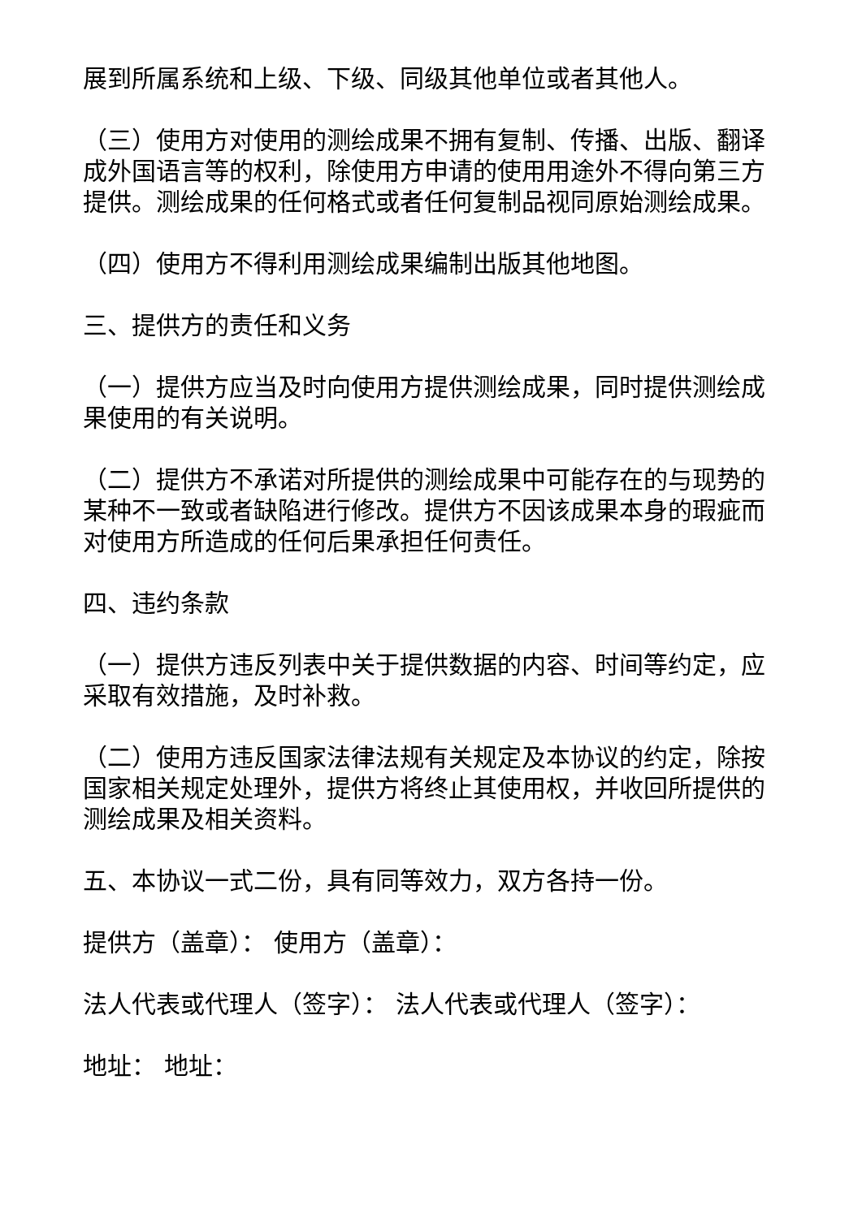展到所属系统和上级、下级、同级其他单位或者其他人。
（三）使用方对使用的测绘成果不拥有复制、传播、出版、翻译成外国语言等的权利，除使用方申请的使用用途外不得向第三方提供。测绘成果的任何格式或者任何复制品视同原始测绘成果。
（四）使用方不得利用测绘成果编制出版其他地图。
三、提供方的责任和义务
（一）提供方应当及时向使用方提供测绘成果，同时提供测绘成果使用的有关说明。
（二）提供方不承诺对所提供的测绘成果中可能存在的与现势的某种不一致或者缺陷进行修改。提供方不因该成果本身的瑕疵而对使用方所造成的任何后果承担任何责任。
四、违约条款
（一）提供方违反列表中关于提供数据的内容、时间等约定，应采取有效措施，及时补救。
（二）使用方违反国家法律法规有关规定及本协议的约定，除按国家相关规定处理外，提供方将终止其使用权，并收回所提供的测绘成果及相关资料。
五、本协议一式二份，具有同等效力，双方各持一份。
提供方（盖章）： 使用方（盖章）：
法人代表或代理人（签字）： 法人代表或代理人（签字）：
地址： 地址：